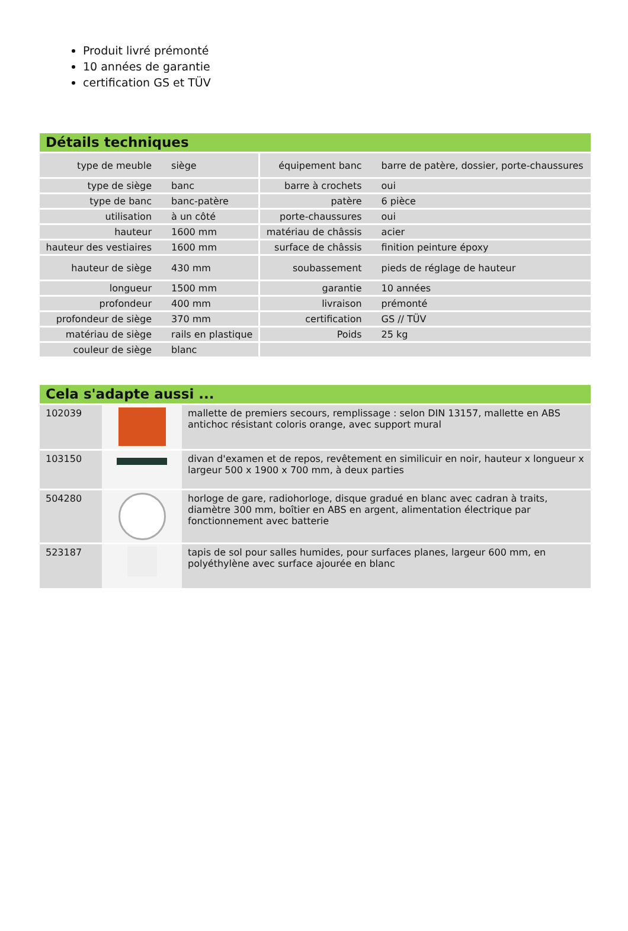Produit livré prémonté
10 années de garantie
certification GS et TÜV
Détails techniques
| type de meuble | siège | équipement banc | barre de patère, dossier, porte-chaussures |
| type de siège | banc | barre à crochets | oui |
| type de banc | banc-patère | patère | 6 pièce |
| utilisation | à un côté | porte-chaussures | oui |
| hauteur | 1600 mm | matériau de châssis | acier |
| hauteur des vestiaires | 1600 mm | surface de châssis | finition peinture époxy |
| hauteur de siège | 430 mm | soubassement | pieds de réglage de hauteur |
| longueur | 1500 mm | garantie | 10 années |
| profondeur | 400 mm | livraison | prémonté |
| profondeur de siège | 370 mm | certification | GS // TÜV |
| matériau de siège | rails en plastique | Poids | 25 kg |
| couleur de siège | blanc | | |
Cela s'adapte aussi ...
| 102039 | | mallette de premiers secours, remplissage : selon DIN 13157, mallette en ABS antichoc résistant coloris orange, avec support mural |
| 103150 | | divan d'examen et de repos, revêtement en similicuir en noir, hauteur x longueur x largeur 500 x 1900 x 700 mm, à deux parties |
| 504280 | | horloge de gare, radiohorloge, disque gradué en blanc avec cadran à traits, diamètre 300 mm, boîtier en ABS en argent, alimentation électrique par fonctionnement avec batterie |
| 523187 | | tapis de sol pour salles humides, pour surfaces planes, largeur 600 mm, en polyéthylène avec surface ajourée en blanc |